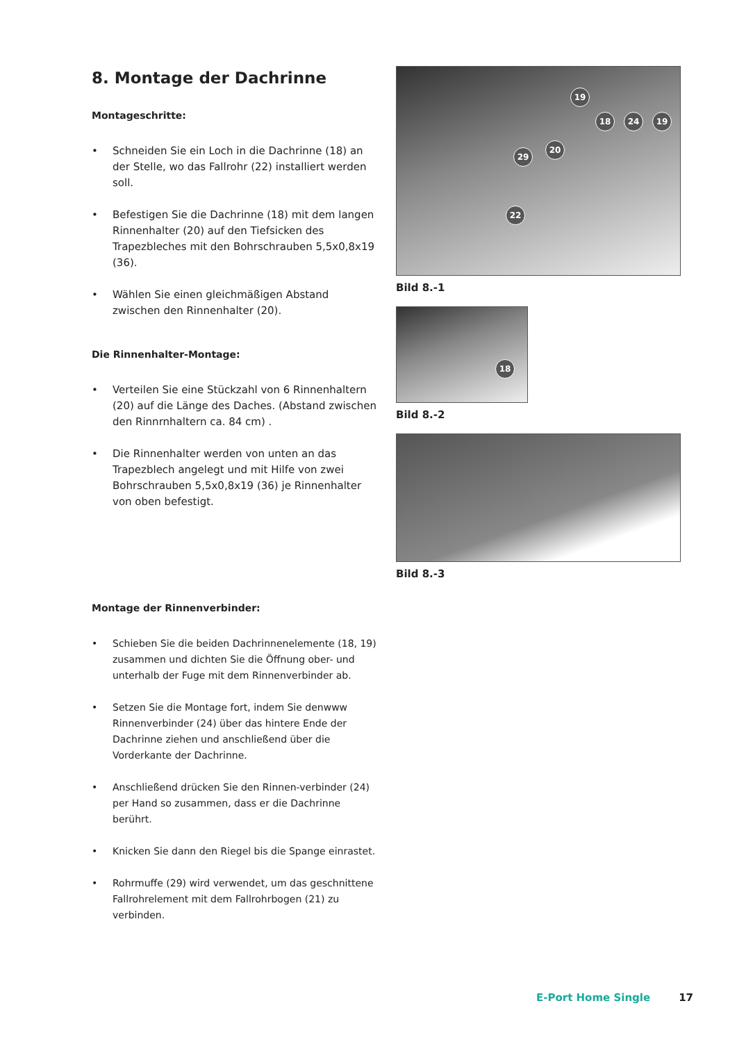8. Montage der Dachrinne
Montageschritte:
• Schneiden Sie ein Loch in die Dachrinne (18) an der Stelle, wo das Fallrohr (22) installiert werden soll.
• Befestigen Sie die Dachrinne (18) mit dem langen Rinnenhalter (20) auf den Tiefsicken des Trapezbleches mit den Bohrschrauben 5,5x0,8x19 (36).
• Wählen Sie einen gleichmäßigen Abstand zwischen den Rinnenhalter (20).
Die Rinnenhalter-Montage:
• Verteilen Sie eine Stückzahl von 6 Rinnenhaltern (20) auf die Länge des Daches. (Abstand zwischen den Rinnrnhaltern ca. 84 cm) .
• Die Rinnenhalter werden von unten an das Trapezblech angelegt und mit Hilfe von zwei Bohrschrauben 5,5x0,8x19 (36) je Rinnenhalter von oben befestigt.
Montage der Rinnenverbinder:
• Schieben Sie die beiden Dachrinnenelemente (18, 19) zusammen und dichten Sie die Öffnung ober- und unterhalb der Fuge mit dem Rinnenverbinder ab.
• Setzen Sie die Montage fort, indem Sie denwww Rinnenverbinder (24) über das hintere Ende der Dachrinne ziehen und anschließend über die Vorderkante der Dachrinne.
• Anschließend drücken Sie den Rinnen-verbinder (24) per Hand so zusammen, dass er die Dachrinne berührt.
• Knicken Sie dann den Riegel bis die Spange einrastet.
• Rohrmuffe (29) wird verwendet, um das geschnittene Fallrohrelement mit dem Fallrohrbogen (21) zu verbinden.
19
18 24 19
20
29
22
Bild 8.-1
18
Bild 8.-2
Bild 8.-3
E-Port Home Single 17